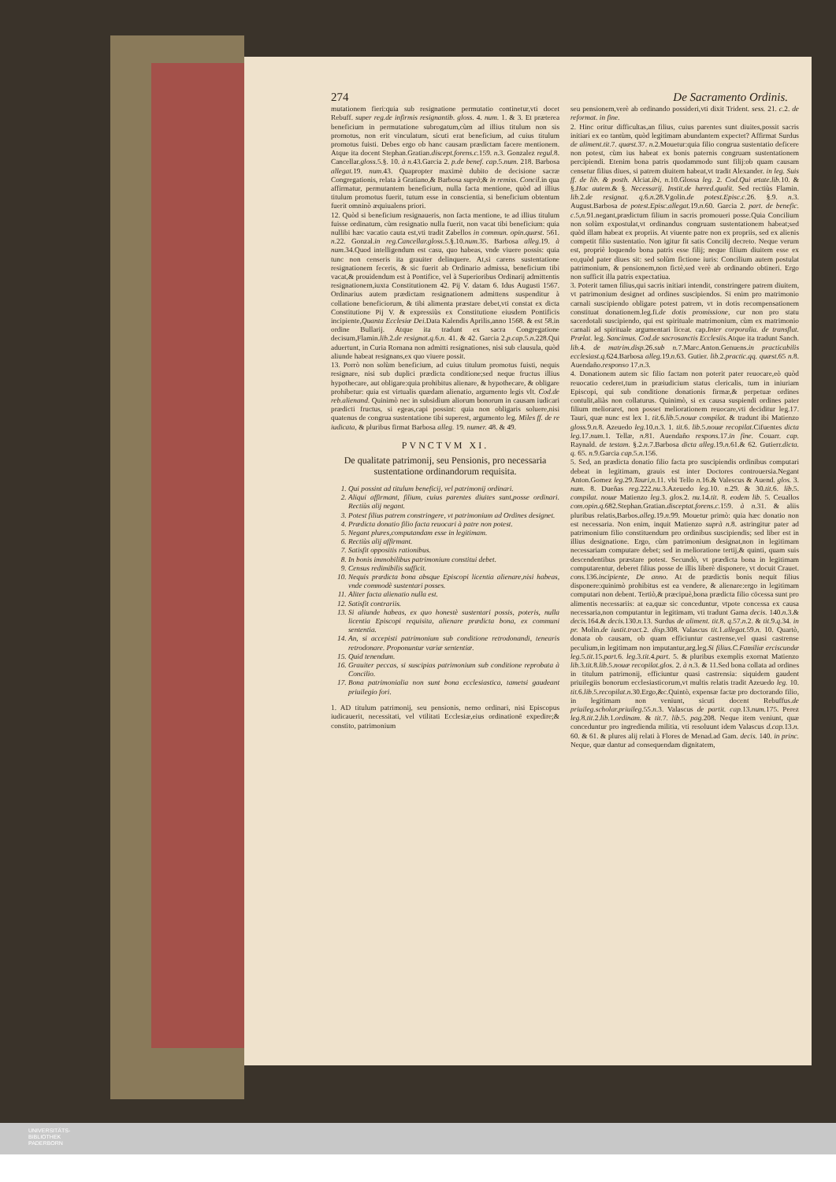274 De Sacramento Ordinis.
mutationem fieri:quia sub resignatione permutatio continetur,vti docet Rebuff. super reg.de infirmis resignantib. gloss. 4. num. 1. & 3. Et præterea beneficium in permutatione subrogatum,cùm ad illius titulum non sis promotus, non erit vinculatum, sicuti erat beneficium, ad cuius titulum promotus fuisti. Debes ergo ob hanc causam prædictam facere mentionem. Atque ita docent Stephan.Gratian.discept.forens.c. 159. n. 3. Gonzalez regul. 8. Cancellar.gloss. 5.§. 10. à n. 43.Garcia 2. p.de benef. cap. 5.num. 218. Barbosa allegat. 19. num. 43. Quapropter maximè dubito de decisione sacræ Congregationis, relata à Gratiano,& Barbosa suprà;& in remiss. Concil. in qua affirmatur, permutantem beneficium, nulla facta mentione, quòd ad illius titulum promotus fuerit, tutum esse in conscientia, si beneficium obtentum fuerit omninò æquiualens priori.
12. Quòd si beneficium resignaueris, non facta mentione, te ad illius titulum fuisse ordinatum, cùm resignatio nulla fuerit, non vacat tibi beneficium: quia nullibi hæc vacatio cauta est,vti tradit Zabellos in commun. opin.quæst. 561. n. 22. Gonzal.in reg.Cancellar.gloss. 5.§.10.num. 35. Barbosa alleg. 19. à num. 34.Quod intelligendum est casu, quo habeas, vnde viuere possis: quia tunc non censeris ita grauiter delinquere. At,si carens sustentatione resignationem feceris, & sic fuerit ab Ordinario admissa, beneficium tibi vacat,& prouidendum est à Pontifice, vel à Superioribus Ordinarij admittentis resignationem,iuxta Constitutionem 42. Pij V. datam 6. Idus Augusti 1567. Ordinarius autem prædictam resignationem admittens suspenditur à collatione beneficiorum, & tibi alimenta præstare debet,vti constat ex dicta Constitutione Pij V. & expressiùs ex Constitutione eiusdem Pontificis incipiente,Quanta Ecclesiæ Dei. Data Kalendis Aprilis,anno 1568. & est 58.in ordine Bullarij. Atque ita tradunt ex sacra Congregatione decisum,Flamin.lib. 2.de resignat.q. 6.n. 41. & 42. Garcia 2.p.cap. 5.n. 228.Qui aduertunt, in Curia Romana non admitti resignationes, nisi sub clausula, quòd aliunde habeat resignans,ex quo viuere possit.
13. Porrò non solùm beneficium, ad cuius titulum promotus fuisti, nequis resignare, nisi sub duplici prædicta conditione;sed neque fructus illius hypothecare, aut obligare:quia prohibitus alienare, & hypothecare, & obligare prohibetur: quia est virtualis quædam alienatio, argumento legis vlt. Cod.de reb.alienand. Quinimò nec in subsidium aliorum bonorum in causam iudicari prædicti fructus, si egeas,capi possint: quia non obligaris soluere,nisi quatenus de congrua sustentatione tibi superest, argumento leg. Miles ff. de re iudicata, & pluribus firmat Barbosa alleg. 19. numer. 48. & 49.
PVNCTVM XI.
De qualitate patrimonij, seu Pensionis, pro necessaria sustentatione ordinandorum requisita.
1. Qui possint ad titulum beneficij, vel patrimonij ordinari.
2. Aliqui affirmant, filium, cuius parentes diuites sunt,posse ordinari. Rectiùs alij negant.
3. Potest filius patrem constringere, vt patrimonium ad Ordines designet.
4. Prædicta donatio filio facta reuocari à patre non potest.
5. Negant plures,computandam esse in legitimam.
6. Rectiùs alij affirmant.
7. Satisfit oppositis rationibus.
8. In bonis immobilibus patrimonium constitui debet.
9. Census redimibilis sufficit.
10. Nequis prædicta bona absque Episcopi licentia alienare,nisi habeas, vnde commodè sustentari posses.
11. Aliter facta alienatio nulla est.
12. Satisfit contrariis.
13. Si aliunde habeas, ex quo honestè sustentari possis, poteris, nulla licentia Episcopi requisita, alienare prædicta bona, ex communi sententia.
14. An, si accepisti patrimonium sub conditione retrodonandi, tenearis retrodonare. Proponuntur variæ sententiæ.
15. Quid tenendum.
16. Grauiter peccas, si suscipias patrimonium sub conditione reprobata à Concilio.
17. Bona patrimonialia non sunt bona ecclesiastica, tametsi gaudeant priuilegio fori.
1. AD titulum patrimonij, seu pensionis, nemo ordinari, nisi Episcopus iudicauerit, necessitati, vel vtilitati Ecclesiæ,eius ordinationē expedire;& constito, patrimonium
seu pensionem,verè ab ordinando possideri,vti dixit Trident. sess. 21. c. 2. de reformat. in fine.
2. Hinc oritur difficultas,an filius, cuius parentes sunt diuites,possit sacris initiari ex eo tantùm, quòd legitimam abundantem expectet? Affirmat Surdus de aliment.tit. 7. quæst. 37. n. 2.Mouetur:quia filio congrua sustentatio deficere non potest, cùm ius habeat ex bonis paternis congruam sustentationem percipiendi. Etenim bona patris quodammodo sunt filij:ob quam causam censetur filius diues, si patrem diuitem habeat,vt tradit Alexander. in leg. Suis ff. de lib. & posth. Alciat.ibi, n. 10.Glossa leg. 2. Cod.Qui ætate.lib. 10. & §.Hac autem.& §. Necessarij. Instit.de hæred.qualit. Sed rectiùs Flamin. lib. 2.de resignat. q. 6.n. 28.Vgolin.de potest.Episc.c. 26. §.9. n. 3. August.Barbosa de potest.Episc.allegat. 19.n. 60. Garcia 2. part. de benefic. c. 5,n. 91.negant,prædictum filium in sacris promoueri posse.Quia Concilium non solùm expostulat,vt ordinandus congruam sustentationem habeat;sed quòd illam habeat ex propriis. At viuente patre non ex propriis, sed ex alienis competit filio sustentatio. Non igitur fit satis Concilij decreto. Neque verum est, propriè loquendo bona patris esse filij; neque filium diuitem esse ex eo,quòd pater diues sit: sed solùm fictione iuris: Concilium autem postulat patrimonium, & pensionem,non fictè,sed verè ab ordinando obtineri. Ergo non sufficit illa patris expectatiua.
3. Poterit tamen filius,qui sacris initiari intendit, constringere patrem diuitem, vt patrimonium designet ad ordines suscipiendos. Si enim pro matrimonio carnali suscipiendo obligare potest patrem, vt in dotis recompensationem constituat donationem.leg.fi.de dotis promissione, cur non pro statu sacerdotali suscipiendo, qui est spirituale matrimonium, cùm ex matrimonio carnali ad spirituale argumentari liceat. cap.Inter corporalia. de transflat. Prælat. leg. Sancimus. Cod.de sacrosanctis Ecclesiis. Atque ita tradunt Sanch. lib. 4. de matrim.disp. 26.sub n. 7.Marc.Anton.Genuens.in practicabilis ecclesiast.q. 624.Barbosa alleg. 19.n. 63. Gutier. lib. 2.practic.qq. quæst. 65 n. 8. Auendaño.responso 17.n. 3.
4. Donationem autem sic filio factam non poterit pater reuocare,eò quòd reuocatio cederet,tum in præiudicium status clericalis, tum in iniuriam Episcopi, qui sub conditione donationis firmæ,& perpetuæ ordines contulit,aliàs non collaturus. Quinimò, si ex causa suspiendi ordines pater filium melioraret, non posset meliorationem reuocare,vti deciditur leg.17. Tauri, quæ nunc est lex 1. tit. 6.lib. 5.nouæ compilat. & tradunt ibi Matienzo gloss. 9.n. 8. Azeuedo leg. 10.n. 3. 1. tit. 6. lib. 5.nouæ recopilat. Cifuentes dicta leg. 17.num. 1. Tellæ, n. 81. Auendaño respons. 17.in fine. Couarr. cap. Raynald. de testam. §.2.n. 7.Barbosa dicta alleg. 19.n. 61.& 62. Gutierr.dicta. q. 65. n. 9.Garcia cap. 5.n. 156.
5. Sed, an prædicta donatio filio facta pro suscipiendis ordinibus computari debeat in legitimam, grauis est inter Doctores controuersia.Negant Anton.Gomez leg. 29.Tauri,n. 11. vbi Tello n. 16.& Valescus & Auend. glos. 3. num. 8. Dueñas reg. 222.nu. 3.Azeuedo leg. 10. n. 29. & 30.tit. 6. lib. 5. compilat. nouæ Matienzo leg. 3. glos. 2. nu. 14.tit. 8. eodem lib. 5. Ceuallos com.opin.q. 682.Stephan.Gratian.disceptat.forens.c. 159. à n. 31. & aliis pluribus relatis,Barbos.alleg. 19.n. 99. Mouetur primò: quia hæc donatio non est necessaria. Non enim, inquit Matienzo suprà n. 8. astringitur pater ad patrimonium filio constituendum pro ordinibus suscipiendis; sed liber est in illius designatione. Ergo, cùm patrimonium designat,non in legitimam necessariam computare debet; sed in melioratione tertij,& quinti, quam suis descendentibus præstare potest. Secundò, vt prædicta bona in legitimam computarentur, deberet filius posse de illis liberè disponere, vt docuit Crauet. cons. 136.incipiente, De anno. At de prædictis bonis nequit filius disponere:quinimò prohibitus est ea vendere, & alienare:ergo in legitimam computari non debent. Tertiò,& præcipuè,bona prædicta filio cōcessa sunt pro alimentis necessariis: at ea,quæ sic conceduntur, vtpote concessa ex causa necessaria,non computantur in legitimam, vti tradunt Gama decis. 140.n. 3.& decis. 164.& decis. 130.n. 13. Surdus de aliment. tit. 8. q. 57.n. 2. & tit. 9.q. 34. in pr. Molin.de iustit.tract. 2. disp. 308. Valascus tit. 1.allegat. 59.n. 10. Quartò, donata ob causam, ob quam efficiuntur castrense,vel quasi castrense peculium,in legitimam non imputantur,arg.leg.Si filius.C.Familiæ erciscundæ leg. 5.tit. 15.part. 6. leg. 3.tit. 4.part. 5. & pluribus exemplis exornat Matienzo lib. 3.tit. 8.lib. 5.nouæ recopilat.glos. 2. à n. 3. & 11.Sed bona collata ad ordines in titulum patrimonij, efficiuntur quasi castrensia: siquidem gaudent priuilegiis bonorum ecclesiasticorum,vt multis relatis tradit Azeuedo leg. 10. tit. 6.lib. 5.recopilat.n. 30.Ergo,&c.Quintò, expensæ factæ pro doctorando filio, in legitimam non veniunt, sicuti docent Rebuffus.de priuileg.scholar.priuileg. 55.n. 3. Valascus de partit. cap. 13.num. 175. Perez leg. 8.tit. 2.lib. 1.ordinam. & tit. 7. lib. 5. pag. 208. Neque item veniunt, quæ conceduntur pro ingredienda militia, vti resoluunt idem Valascus d.cap. 13.n. 60. & 61. & plures alij relati à Flores de Menad.ad Gam. decis. 140. in princ. Neque, quæ dantur ad consequendam dignitatem,
UNIVERSITÄTS-
BIBLIOTHEK
PADERBORN